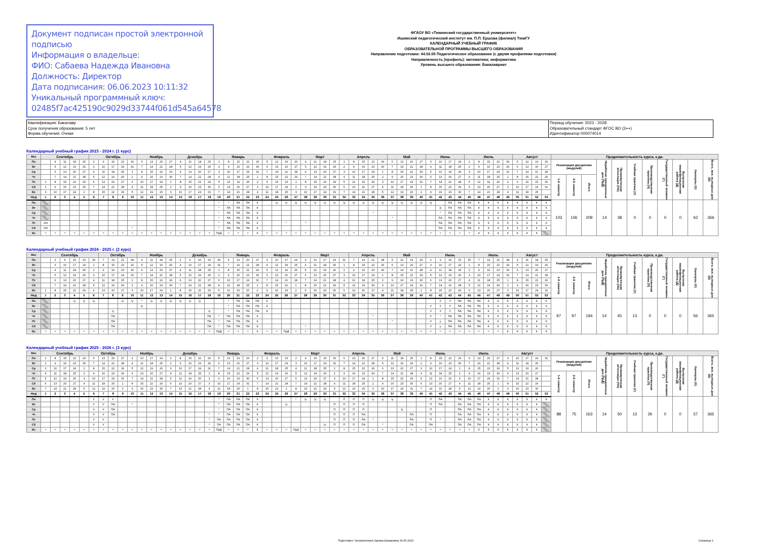Документ подписан простой электронной подписью
Информация о владельце:
ФИО: Сабаева Надежда Ивановна
Должность: Директор
Дата подписания: 06.06.2023 10:11:32
Уникальный программный ключ:
02485f7ac425190c9029d33744f061d545a64578
ФГАОУ ВО «Тюменский государственный университет»
Ишимский педагогический институт им. П.П. Ершова (филиал) ТюмГУ
КАЛЕНДАРНЫЙ УЧЕБНЫЙ ГРАФИК
ОБРАЗОВАТЕЛЬНОЙ ПРОГРАММЫ ВЫСШЕГО ОБРАЗОВАНИЯ
Направление подготовки: 44.03.05 Педагогическое образование (с двумя профилями подготовки)
Направленность (профиль): математика; информатика
Уровень высшего образования: Бакалавриат
Квалификация: Бакалавр
Срок получения образования: 5 лет
Форма обучения: Очная
Период обучения: 2023 - 2028
Образовательный стандарт ФГОС ВО (3++)
Идентификатор 000074014
Календарный учебный график 2023 - 2024 г. (1 курс)
| Мес | Сентябрь | | | | | Октябрь | | | | | Ноябрь | | | | Декабрь | | | | Январь | | | | | Февраль | | | | Март | | | | Апрель | | | | | Май | | | | Июнь | | | | Июль | | | | | Август | | | | Продолжительность курса, к.дн. | | | | | | | | | | |
| --- | --- | --- | --- | --- | --- | --- | --- | --- | --- | --- | --- | --- | --- | --- | --- | --- | --- | --- | --- | --- | --- | --- | --- | --- | --- | --- | --- | --- | --- | --- | --- | --- | --- | --- | --- | --- | --- | --- | --- | --- | --- | --- | --- | --- | --- | --- | --- | --- | --- | --- | --- | --- | --- | --- | --- | --- | --- | --- | --- | --- | --- | --- | --- | --- |
| Пн | | 4 | 11 | 18 | 25 | 2 | 9 | 16 | 23 | 30 | 6 | 13 | 20 | 27 | 4 | 11 | 18 | 25 | 1 | 8 | 15 | 22 | 29 | 5 | 12 | 19 | 26 | 4 | 11 | 18 | 25 | 1 | 8 | 15 | 22 | 29 | 6 | 13 | 20 | 27 | 3 | 10 | 17 | 24 | 1 | 8 | 15 | 22 | 29 | 5 | 12 | 19 | 26 | Реализация дисциплин (модулей) | | | Нерабочие праздничные дни (ПрД) | Промежуточная аттестация (ПА) | Учебная практика (У) | Производственная практика (П) | Государственный экзамен (Г) | Выпускная квалификационная работа (Д) | Каникулы (К) | Всего, вкл. выходные дни (В) |
| Вт | | 5 | 12 | 19 | 26 | 3 | 10 | 17 | 24 | 31 | 7 | 14 | 21 | 28 | 5 | 12 | 19 | 26 | 2 | 9 | 16 | 23 | 30 | 6 | 13 | 20 | 27 | 5 | 12 | 19 | 26 | 2 | 9 | 16 | 23 | 30 | 7 | 14 | 21 | 28 | 4 | 11 | 18 | 25 | 2 | 9 | 16 | 23 | 30 | 6 | 13 | 20 | 27 | | | | | | | | | | | |
| Ср | | 6 | 13 | 20 | 27 | 4 | 11 | 18 | 25 | 1 | 8 | 15 | 22 | 29 | 6 | 13 | 20 | 27 | 3 | 10 | 17 | 24 | 31 | 7 | 14 | 21 | 28 | 6 | 13 | 20 | 27 | 3 | 10 | 17 | 24 | 1 | 8 | 15 | 22 | 29 | 5 | 12 | 19 | 26 | 3 | 10 | 17 | 24 | 31 | 7 | 14 | 21 | 28 | | | | | | | | | | | |
| Чт | | 7 | 14 | 21 | 28 | 5 | 12 | 19 | 26 | 2 | 9 | 16 | 23 | 30 | 7 | 14 | 21 | 28 | 4 | 11 | 18 | 25 | 1 | 8 | 15 | 22 | 29 | 7 | 14 | 21 | 28 | 4 | 11 | 18 | 25 | 2 | 9 | 16 | 23 | 30 | 6 | 13 | 20 | 27 | 4 | 11 | 18 | 25 | 1 | 8 | 15 | 22 | 29 | 1-й семестр | 2-й семестр | Итого | | | | | | | | |
| Пт | 1 | 8 | 15 | 22 | 29 | 6 | 13 | 20 | 27 | 3 | 10 | 17 | 24 | 1 | 8 | 15 | 22 | 29 | 5 | 12 | 19 | 26 | 2 | 9 | 16 | 23 | 1 | 8 | 15 | 22 | 29 | 5 | 12 | 19 | 26 | 3 | 10 | 17 | 24 | 31 | 7 | 14 | 21 | 28 | 5 | 12 | 19 | 26 | 2 | 9 | 16 | 23 | 30 | | | | | | | | | | | |
| Сб | 2 | 9 | 16 | 23 | 30 | 7 | 14 | 21 | 28 | 4 | 11 | 18 | 25 | 2 | 9 | 16 | 23 | 30 | 6 | 13 | 20 | 27 | 3 | 10 | 17 | 24 | 2 | 9 | 16 | 23 | 30 | 6 | 13 | 20 | 27 | 4 | 11 | 18 | 25 | 1 | 8 | 15 | 22 | 29 | 6 | 13 | 20 | 27 | 3 | 10 | 17 | 24 | 31 | | | | | | | | | | | |
| Вс | 3 | 10 | 17 | 24 | 1 | 8 | 15 | 22 | 29 | 5 | 12 | 19 | 26 | 3 | 10 | 17 | 24 | 31 | 7 | 14 | 21 | 28 | 4 | 11 | 18 | 25 | 3 | 10 | 17 | 24 | 31 | 7 | 14 | 21 | 28 | 5 | 12 | 19 | 26 | 2 | 9 | 16 | 23 | 30 | 7 | 14 | 21 | 28 | 4 | 11 | 18 | 25 | | | | | | | | | | | | |
| Нед | 1 | 2 | 3 | 4 | 5 | 6 | 7 | 8 | 9 | 10 | 11 | 12 | 13 | 14 | 15 | 16 | 17 | 18 | 19 | 20 | 21 | 22 | 23 | 24 | 25 | 26 | 27 | 28 | 29 | 30 | 31 | 32 | 33 | 34 | 35 | 36 | 37 | 38 | 39 | 40 | 41 | 42 | 43 | 44 | 45 | 46 | 47 | 48 | 49 | 50 | 51 | 52 | 53 | | | | | | | | | | | |
| Пн | | | | | | | | | | | | | | | | | | | * | * | ПА | ПА | К | | /у | /у | /у | /у | /у | /у | /у | /у | /у | /у | /у | /у | /у | /у | /у | /у | /у | | ПА | ПА | ПА | К | К | К | К | К | К | К | К | 103 | 106 | 209 | 14 | 38 | 0 | 0 | 0 | 0 | 62 | 366 |
| Вт | | | | | | | | | | | | | | | | | | | * | ПА | ПА | ПА | К | | | | | | | | | | | | | | | | | | | /у | ПА | ПА | ПА | К | К | К | К | К | К | К | К | | | | | | | | | | | |
| Ср | | | | | | | | | | | | | | | | | | | * | ПА | ПА | ПА | К | | | | | | | | | | | | * | | | | | | | * | ПА | ПА | ПА | К | К | К | К | К | К | К | К | | | | | | | | | | | |
| Чт | | | | | | | | | | | | | | | | | | | * | ПА | ПА | ПА | К | | | | | | | | | | | | | | * | | | | | ПА | ПА | ПА | ПА | К | К | К | К | К | К | К | К | | | | | | | | | | | |
| Пт | ОН | | | | | | | | | | | | | | | | | | * | ПА | ПА | ПА | К | | | * | | * | | | | | | | | | | | | | | ПА | ПА | ПА | ПА | К | К | К | К | К | К | К | К | | | | | | | | | | | |
| Сб | ОН | | | | | | | | | * | | | | | | | | | * | ПА | ПА | ПА | К | | | | | | | | | | | | | | | | | | | ПА | ПА | ПА | ПА | К | К | К | К | К | К | К | К | | | | | | | | | | | |
| Вс | = | = | = | = | = | = | = | = | = | = | = | = | = | = | = | = | = | = | ПрД | = | = | = | К | = | = | = | = | = | = | = | = | = | = | = | = | = | = | = | = | = | = | = | = | = | = | К | К | К | К | К | К | К | | | | | | | | | | | | |
Календарный учебный график 2024 - 2025 г. (2 курс)
| Мес | Сентябрь | | | | | | Октябрь | | | | Ноябрь | | | | Декабрь | | | | | Январь | | | | Февраль | | | | Март | | | | | Апрель | | | | Май | | | | Июнь | | | | | Июль | | | | Август | | | | Продолжительность курса, к.дн. | | | | | | | | | | |
| --- | --- | --- | --- | --- | --- | --- | --- | --- | --- | --- | --- | --- | --- | --- | --- | --- | --- | --- | --- | --- | --- | --- | --- | --- | --- | --- | --- | --- | --- | --- | --- | --- | --- | --- | --- | --- | --- | --- | --- | --- | --- | --- | --- | --- | --- | --- | --- | --- | --- | --- | --- | --- | --- | --- | --- | --- | --- | --- | --- | --- | --- | --- | --- | --- |
| Пн | | 2 | 9 | 16 | 23 | 30 | 7 | 14 | 21 | 28 | 4 | 11 | 18 | 25 | 2 | 9 | 16 | 23 | 30 | 6 | 13 | 20 | 27 | 3 | 10 | 17 | 24 | 3 | 10 | 17 | 24 | 31 | 7 | 14 | 21 | 28 | 5 | 12 | 19 | 26 | 2 | 9 | 16 | 23 | 30 | 7 | 14 | 21 | 28 | 4 | 11 | 18 | 25 | Реализация дисциплин (модулей) | | | Нерабочие праздничные дни (ПрД) | Промежуточная аттестация (ПА) | Учебная практика (У) | Производственная практика (П) | Государственный экзамен (Г) | Выпускная квалификационная работа (Д) | Каникулы (К) | Всего, вкл. выходные дни (В) |
| Вт | | 3 | 10 | 17 | 24 | 1 | 8 | 15 | 22 | 29 | 5 | 12 | 19 | 26 | 3 | 10 | 17 | 24 | 31 | 7 | 14 | 21 | 28 | 4 | 11 | 18 | 25 | 4 | 11 | 18 | 25 | 1 | 8 | 15 | 22 | 29 | 6 | 13 | 20 | 27 | 3 | 10 | 17 | 24 | 1 | 8 | 15 | 22 | 29 | 5 | 12 | 19 | 26 | | | | | | | | | | | |
| Ср | | 4 | 11 | 18 | 25 | 2 | 9 | 16 | 23 | 30 | 6 | 13 | 20 | 27 | 4 | 11 | 18 | 25 | 1 | 8 | 15 | 22 | 29 | 5 | 12 | 19 | 26 | 5 | 12 | 19 | 26 | 2 | 9 | 16 | 23 | 30 | 7 | 14 | 21 | 28 | 4 | 11 | 18 | 25 | 2 | 9 | 16 | 23 | 30 | 6 | 13 | 20 | 27 | | | | | | | | | | | |
| Чт | | 5 | 12 | 19 | 26 | 3 | 10 | 17 | 24 | 31 | 7 | 14 | 21 | 28 | 5 | 12 | 19 | 26 | 2 | 9 | 16 | 23 | 30 | 6 | 13 | 20 | 27 | 6 | 13 | 20 | 27 | 3 | 10 | 17 | 24 | 1 | 8 | 15 | 22 | 29 | 5 | 12 | 19 | 26 | 3 | 10 | 17 | 24 | 31 | 7 | 14 | 21 | 28 | 1-й семестр | 2-й семестр | Итого | | | | | | | | |
| Пт | | 6 | 13 | 20 | 27 | 4 | 11 | 18 | 25 | 1 | 8 | 15 | 22 | 29 | 6 | 13 | 20 | 27 | 3 | 10 | 17 | 24 | 31 | 7 | 14 | 21 | 28 | 7 | 14 | 21 | 28 | 4 | 11 | 18 | 25 | 2 | 9 | 16 | 23 | 30 | 6 | 13 | 20 | 27 | 4 | 11 | 18 | 25 | 1 | 8 | 15 | 22 | 29 | | | | | | | | | | | |
| Сб | | 7 | 14 | 21 | 28 | 5 | 12 | 19 | 26 | 2 | 9 | 16 | 23 | 30 | 7 | 14 | 21 | 28 | 4 | 11 | 18 | 25 | 1 | 8 | 15 | 22 | 1 | 8 | 15 | 22 | 29 | 5 | 12 | 19 | 26 | 3 | 10 | 17 | 24 | 31 | 7 | 14 | 21 | 28 | 5 | 12 | 19 | 26 | 2 | 9 | 16 | 23 | 30 | | | | | | | | | | | |
| Вс | 1 | 8 | 15 | 22 | 29 | 6 | 13 | 20 | 27 | 3 | 10 | 17 | 24 | 1 | 8 | 15 | 22 | 29 | 5 | 12 | 19 | 26 | 2 | 9 | 16 | 23 | 2 | 9 | 16 | 23 | 30 | 6 | 13 | 20 | 27 | 4 | 11 | 18 | 25 | 1 | 8 | 15 | 22 | 29 | 6 | 13 | 20 | 27 | 3 | 10 | 17 | 24 | 31 | | | | | | | | | | | |
| Нед | 1 | 2 | 3 | 4 | 5 | 6 | 7 | 8 | 9 | 10 | 11 | 12 | 13 | 14 | 15 | 16 | 17 | 18 | 19 | 20 | 21 | 22 | 23 | 24 | 25 | 26 | 27 | 28 | 29 | 30 | 31 | 32 | 33 | 34 | 35 | 36 | 37 | 38 | 39 | 40 | 41 | 42 | 43 | 44 | 45 | 46 | 47 | 48 | 49 | 50 | 51 | 52 | 53 | | | | | | | | | | | |
| Пн | | | | /у | /у | /у | | | /у | /у | * | /у | /у | /у | /у | /у | /у | | | * | ПА | ПА | ПА | К | | | | | | | | | | | | | | | | | | У | У | ПА | ПА | ПА | К | К | К | К | К | К | К | 97 | 97 | 194 | 14 | 45 | 13 | 0 | 0 | 0 | 56 | 365 |
| Вт | | | | | | | | | | | /у | | | | | | | | | * | ПА | ПА | ПА | К | | | | | | | | | | | | | | | | | У | У | У | ПА | ПА | ПА | К | К | К | К | К | К | К | | | | | | | | | | | |
| Ср | | | | | | | | /у | | | | | | | | | | /у | | * | ПА | ПА | ПА | К | | | | | | | | | | | | | | | | | У | У | У | ПА | ПА | ПА | К | К | К | К | К | К | К | | | | | | | | | | | |
| Чт | | | | | | | | ПА | | | | | | | | | | ПА | * | ПА | ПА | ПА | К | | | | | | | | | | | | * | | | | | | У | * | ПА | ПА | ПА | ПА | К | К | К | К | К | К | К | | | | | | | | | | | |
| Пт | | | | | | | | ПА | | | | | | | | | | ПА | * | ПА | ПА | ПА | К | | | | | | | | | | | | | | * | | | | У | у | ПА | ПА | ПА | ПА | К | К | К | К | К | К | К | | | | | | | | | | | |
| Сб | | | | | | | | ПА | | | | | | | | | | ПА | * | ПА | ПА | ПА | К | | | | | * | | | | | | | | | | | | | У | у | ПА | ПА | ПА | ПА | К | К | К | К | К | К | К | | | | | | | | | | | |
| Вс | = | = | = | = | = | = | = | = | = | = | = | = | = | = | = | = | = | = | ПрД | = | = | = | К | = | = | ПрД | = | = | = | = | = | = | = | = | = | = | = | = | = | = | = | = | = | = | = | = | = | = | К | К | К | К | К | | | | | | | | | | | |
Календарный учебный график 2025 - 2026 г. (3 курс)
| Мес | Сентябрь | | | | | Октябрь | | | | Ноябрь | | | | Декабрь | | | | | Январь | | | | Февраль | | | | Март | | | | | Апрель | | | | Май | | | | Июнь | | | | | Июль | | | | Август | | | | | Продолжительность курса, к.дн. | | | | | | | | | | |
| --- | --- | --- | --- | --- | --- | --- | --- | --- | --- | --- | --- | --- | --- | --- | --- | --- | --- | --- | --- | --- | --- | --- | --- | --- | --- | --- | --- | --- | --- | --- | --- | --- | --- | --- | --- | --- | --- | --- | --- | --- | --- | --- | --- | --- | --- | --- | --- | --- | --- | --- | --- | --- | --- | --- | --- | --- | --- | --- | --- | --- | --- | --- | --- | --- |
| Пн | 1 | 8 | 15 | 22 | 29 | 6 | 13 | 20 | 27 | 3 | 10 | 17 | 24 | 1 | 8 | 15 | 22 | 29 | 5 | 12 | 19 | 26 | 2 | 9 | 16 | 23 | 2 | 9 | 16 | 23 | 30 | 6 | 13 | 20 | 27 | 4 | 11 | 18 | 25 | 1 | 8 | 15 | 22 | 29 | 6 | 13 | 20 | 27 | 3 | 10 | 17 | 24 | 31 | Реализация дисциплин (модулей) | | | Нерабочие праздничные дни (ПрД) | Промежуточная аттестация (ПА) | Учебная практика (У) | Производственная практика (П) | Государственный экзамен (Г) | Выпускная квалификационная работа (Д) | Каникулы (К) | Всего, вкл. выходные дни (В) |
| Вт | 2 | 9 | 16 | 23 | 30 | 7 | 14 | 21 | 28 | 4 | 11 | 18 | 25 | 2 | 9 | 16 | 23 | 30 | 6 | 13 | 20 | 27 | 3 | 10 | 17 | 24 | 3 | 10 | 17 | 24 | 31 | 7 | 14 | 21 | 28 | 5 | 12 | 19 | 26 | 2 | 9 | 16 | 23 | 30 | 7 | 14 | 21 | 28 | 4 | 11 | 18 | 25 | | | | | | | | | | | | |
| Ср | 3 | 10 | 17 | 24 | 1 | 8 | 15 | 22 | 29 | 5 | 12 | 19 | 26 | 3 | 10 | 17 | 24 | 31 | 7 | 14 | 21 | 28 | 4 | 11 | 18 | 25 | 4 | 11 | 18 | 25 | 1 | 8 | 15 | 22 | 29 | 6 | 13 | 20 | 27 | 3 | 10 | 17 | 24 | 1 | 8 | 15 | 22 | 29 | 5 | 12 | 19 | 26 | | | | | | | | | | | | |
| Чт | 4 | 11 | 18 | 25 | 2 | 9 | 16 | 23 | 30 | 6 | 13 | 20 | 27 | 4 | 11 | 18 | 25 | 1 | 8 | 15 | 22 | 29 | 5 | 12 | 19 | 26 | 5 | 12 | 19 | 26 | 2 | 9 | 16 | 23 | 30 | 7 | 14 | 21 | 28 | 4 | 11 | 18 | 25 | 2 | 9 | 16 | 23 | 30 | 6 | 13 | 20 | 27 | | 1-й семестр | 2-й семестр | Итого | | | | | | | | |
| Пт | 5 | 12 | 19 | 26 | 3 | 10 | 17 | 24 | 31 | 7 | 14 | 21 | 28 | 5 | 12 | 19 | 26 | 2 | 9 | 16 | 23 | 30 | 6 | 13 | 20 | 27 | 6 | 13 | 20 | 27 | 3 | 10 | 17 | 24 | 1 | 8 | 15 | 22 | 29 | 5 | 12 | 19 | 26 | 3 | 10 | 17 | 24 | 31 | 7 | 14 | 21 | 28 | | | | | | | | | | | | |
| Сб | 6 | 13 | 20 | 27 | 4 | 11 | 18 | 25 | 1 | 8 | 15 | 22 | 29 | 6 | 13 | 20 | 27 | 3 | 10 | 17 | 24 | 31 | 7 | 14 | 21 | 28 | 7 | 14 | 21 | 28 | 4 | 11 | 18 | 25 | 2 | 9 | 16 | 23 | 30 | 6 | 13 | 20 | 27 | 4 | 11 | 18 | 25 | 1 | 8 | 15 | 22 | 29 | | | | | | | | | | | | |
| Вс | 7 | 14 | 21 | 28 | 5 | 12 | 19 | 26 | 2 | 9 | 16 | 23 | 30 | 7 | 14 | 21 | 28 | 4 | 11 | 18 | 25 | 1 | 8 | 15 | 22 | 1 | 8 | 15 | 22 | 29 | 5 | 12 | 19 | 26 | 3 | 10 | 17 | 24 | 31 | 7 | 14 | 21 | 28 | 5 | 12 | 19 | 26 | 2 | 9 | 16 | 23 | 30 | | | | | | | | | | | | |
| Нед | 1 | 2 | 3 | 4 | 5 | 6 | 7 | 8 | 9 | 10 | 11 | 12 | 13 | 14 | 15 | 16 | 17 | 18 | 19 | 20 | 21 | 22 | 23 | 24 | 25 | 26 | 27 | 28 | 29 | 30 | 31 | 32 | 33 | 34 | 35 | 36 | 37 | 38 | 39 | 40 | 41 | 42 | 43 | 44 | 45 | 46 | 47 | 48 | 49 | 50 | 51 | 52 | 53 | | | | | | | | | | | |
| Пн | | | | | | У | У | У | | | | | | | | | | | * | ПА | ПА | ПА | К | | | | * | /у | /у | /у | | П | П | П | /у | /у | /у | | | | П | ПА | | ПА | ПА | ПА | К | К | К | К | К | К | К | 88 | 75 | 163 | 14 | 50 | 13 | 26 | 0 | 0 | 57 | 365 |
| Вт | | | | | | У | У | ПА | | * | | | | | | | | | * | ПА | ПА | ПА | К | | | /у | | | | | П | П | П | П | | | | | | | П | ПА | | ПА | ПА | ПА | К | К | К | К | К | К | | | | | | | | | | | | |
| Ср | | | | | | У | У | ПА | | | | | | | | | | | * | ПА | ПА | ПА | К | | | | | | | | П | П | П | П | | | | /у | | | П | | | ПА | ПА | ПА | К | К | К | К | К | К | | | | | | | | | | | | |
| Чт | | | | | | У | У | ПА | | | | | | | | | | * | * | ПА | ПА | ПА | К | | | | | | | | П | П | П | ПА | | | | | ПА | | П | | | ПА | ПА | ПА | К | К | К | К | К | К | | | | | | | | | | | | |
| Пт | | | | | | У | У | | | | | | | | | | | * | ПА | ПА | ПА | ПА | К | | | | | | | | П | П | П | ПА | * | | | | ПА | | П | * | | ПА | ПА | ПА | К | К | К | К | К | К | | | | | | | | | | | | |
| Сб | | | | | | У | У | | | | | | | | | | | * | ПА | ПА | ПА | ПА | К | | | | | | | /у | П | П | П | ПА | | * | | | ПА | | ПА | | | ПА | ПА | ПА | К | К | К | К | К | К | | | | | | | | | | | | |
| Вс | = | = | = | = | = | = | = | = | = | = | = | = | = | = | = | = | = | = | ПрД | = | = | = | К | = | = | = | ПрД | = | = | = | = | = | = | = | = | = | = | = | = | = | = | = | = | = | = | К | К | К | К | К | К | К | | | | | | | | | | | | |
Подготовил: Хисматуллина Зарина Шакировна 30.05.2023 Страница 1